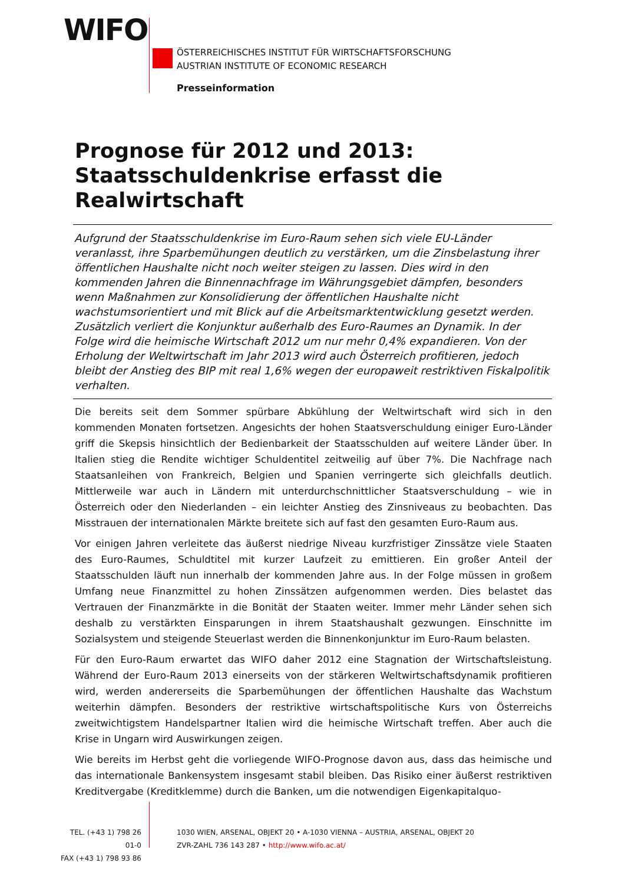WIFO
ÖSTERREICHISCHES INSTITUT FÜR WIRTSCHAFTSFORSCHUNG
AUSTRIAN INSTITUTE OF ECONOMIC RESEARCH
Presseinformation
Prognose für 2012 und 2013:
Staatsschuldenkrise erfasst die Realwirtschaft
Aufgrund der Staatsschuldenkrise im Euro-Raum sehen sich viele EU-Länder veranlasst, ihre Sparbemühungen deutlich zu verstärken, um die Zinsbelastung ihrer öffentlichen Haushalte nicht noch weiter steigen zu lassen. Dies wird in den kommenden Jahren die Binnennachfrage im Währungsgebiet dämpfen, besonders wenn Maßnahmen zur Konsolidierung der öffentlichen Haushalte nicht wachstumsorientiert und mit Blick auf die Arbeitsmarktentwicklung gesetzt werden. Zusätzlich verliert die Konjunktur außerhalb des Euro-Raumes an Dynamik. In der Folge wird die heimische Wirtschaft 2012 um nur mehr 0,4% expandieren. Von der Erholung der Weltwirtschaft im Jahr 2013 wird auch Österreich profitieren, jedoch bleibt der Anstieg des BIP mit real 1,6% wegen der europaweit restriktiven Fiskalpolitik verhalten.
Die bereits seit dem Sommer spürbare Abkühlung der Weltwirtschaft wird sich in den kommenden Monaten fortsetzen. Angesichts der hohen Staatsverschuldung einiger Euro-Länder griff die Skepsis hinsichtlich der Bedienbarkeit der Staatsschulden auf weitere Länder über. In Italien stieg die Rendite wichtiger Schuldentitel zeitweilig auf über 7%. Die Nachfrage nach Staatsanleihen von Frankreich, Belgien und Spanien verringerte sich gleichfalls deutlich. Mittlerweile war auch in Ländern mit unterdurchschnittlicher Staatsverschuldung – wie in Österreich oder den Niederlanden – ein leichter Anstieg des Zinsniveaus zu beobachten. Das Misstrauen der internationalen Märkte breitete sich auf fast den gesamten Euro-Raum aus.
Vor einigen Jahren verleitete das äußerst niedrige Niveau kurzfristiger Zinssätze viele Staaten des Euro-Raumes, Schuldtitel mit kurzer Laufzeit zu emittieren. Ein großer Anteil der Staatsschulden läuft nun innerhalb der kommenden Jahre aus. In der Folge müssen in großem Umfang neue Finanzmittel zu hohen Zinssätzen aufgenommen werden. Dies belastet das Vertrauen der Finanzmärkte in die Bonität der Staaten weiter. Immer mehr Länder sehen sich deshalb zu verstärkten Einsparungen in ihrem Staatshaushalt gezwungen. Einschnitte im Sozialsystem und steigende Steuerlast werden die Binnenkonjunktur im Euro-Raum belasten.
Für den Euro-Raum erwartet das WIFO daher 2012 eine Stagnation der Wirtschaftsleistung. Während der Euro-Raum 2013 einerseits von der stärkeren Weltwirtschaftsdynamik profitieren wird, werden andererseits die Sparbemühungen der öffentlichen Haushalte das Wachstum weiterhin dämpfen. Besonders der restriktive wirtschaftspolitische Kurs von Österreichs zweitwichtigstem Handelspartner Italien wird die heimische Wirtschaft treffen. Aber auch die Krise in Ungarn wird Auswirkungen zeigen.
Wie bereits im Herbst geht die vorliegende WIFO-Prognose davon aus, dass das heimische und das internationale Bankensystem insgesamt stabil bleiben. Das Risiko einer äußerst restriktiven Kreditvergabe (Kreditklemme) durch die Banken, um die notwendigen Eigenkapitalquo-
TEL. (+43 1) 798 26 01-0
FAX (+43 1) 798 93 86
1030 WIEN, ARSENAL, OBJEKT 20 • A-1030 VIENNA – AUSTRIA, ARSENAL, OBJEKT 20
ZVR-ZAHL 736 143 287 • http://www.wifo.ac.at/